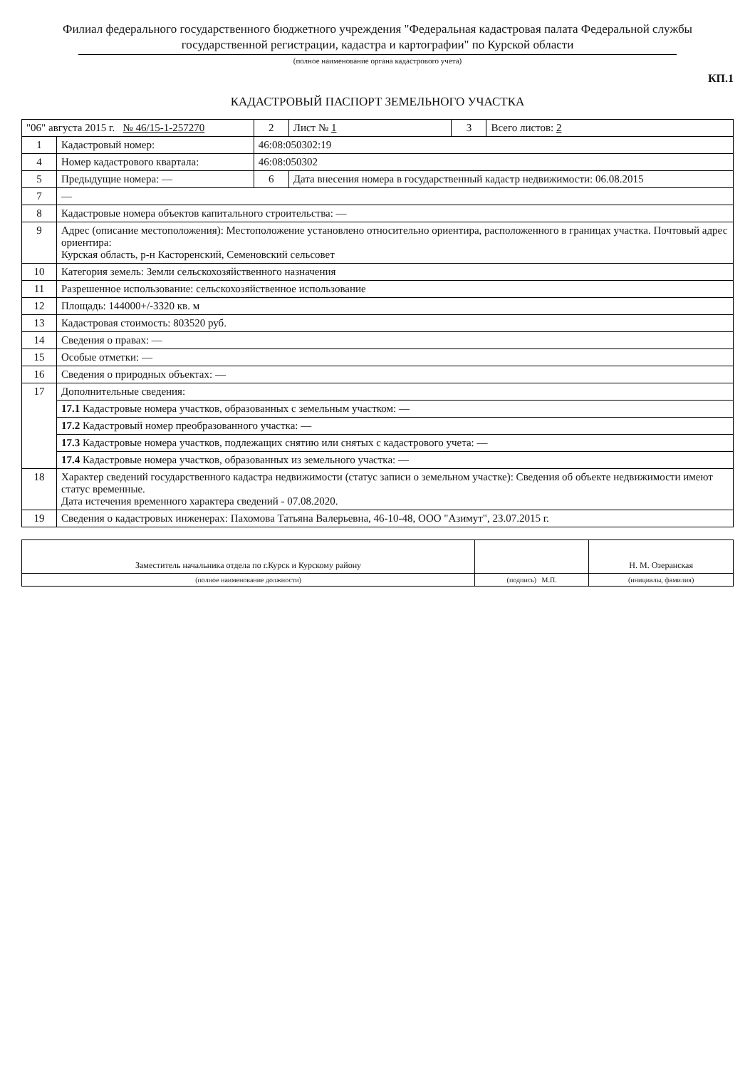Филиал федерального государственного бюджетного учреждения "Федеральная кадастровая палата Федеральной службы государственной регистрации, кадастра и картографии" по Курской области
(полное наименование органа кадастрового учета)
КП.1
КАДАСТРОВЫЙ ПАСПОРТ ЗЕМЕЛЬНОГО УЧАСТКА
| "06" августа 2015 г. № 46/15-1-257270 | | | 2 | Лист № 1 | 3 | Всего листов: 2 |
| 1 | Кадастровый номер: | 46:08:050302:19 | | | | |
| 4 | Номер кадастрового квартала: | 46:08:050302 | | | | |
| 5 | Предыдущие номера: — | | 6 | Дата внесения номера в государственный кадастр недвижимости: 06.08.2015 | | |
| 7 | — | | | | | |
| 8 | Кадастровые номера объектов капитального строительства: — | | | | | |
| 9 | Адрес (описание местоположения): Местоположение установлено относительно ориентира, расположенного в границах участка. Почтовый адрес ориентира: Курская область, р-н Касторенский, Семеновский сельсовет | | | | | |
| 10 | Категория земель: Земли сельскохозяйственного назначения | | | | | |
| 11 | Разрешенное использование: сельскохозяйственное использование | | | | | |
| 12 | Площадь: 144000+/-3320 кв. м | | | | | |
| 13 | Кадастровая стоимость: 803520 руб. | | | | | |
| 14 | Сведения о правах: — | | | | | |
| 15 | Особые отметки: — | | | | | |
| 16 | Сведения о природных объектах: — | | | | | |
| 17 | Дополнительные сведения: | | | | | |
| | 17.1 Кадастровые номера участков, образованных с земельным участком: — | | | | | |
| | 17.2 Кадастровый номер преобразованного участка: — | | | | | |
| | 17.3 Кадастровые номера участков, подлежащих снятию или снятых с кадастрового учета: — | | | | | |
| | 17.4 Кадастровые номера участков, образованных из земельного участка: — | | | | | |
| 18 | Характер сведений государственного кадастра недвижимости (статус записи о земельном участке): Сведения об объекте недвижимости имеют статус временные. Дата истечения временного характера сведений - 07.08.2020. | | | | | |
| 19 | Сведения о кадастровых инженерах: Пахомова Татьяна Валерьевна, 46-10-48, ООО "Азимут", 23.07.2015 г. | | | | | |
| Заместитель начальника отдела по г.Курск и Курскому району | | Н. М. Озеранская |
| (полное наименование должности) | (подпись) М.П. | (инициалы, фамилия) |